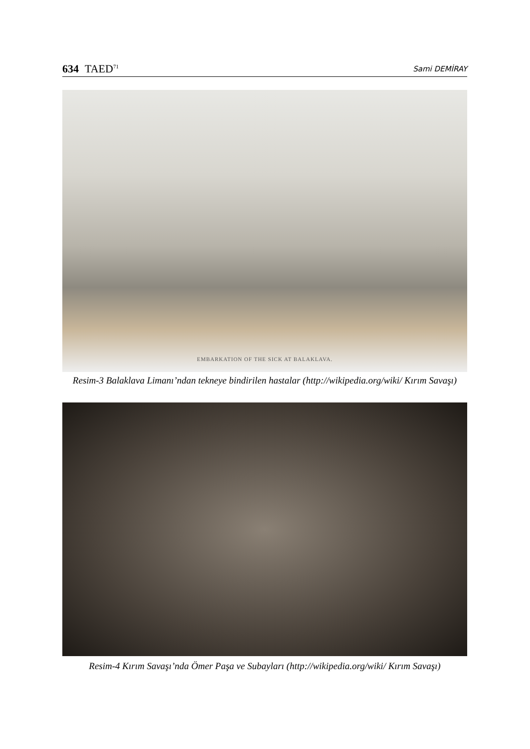634 TAED<sup>71</sup> Sami DEMİRAY
EMBARKATION OF THE SICK AT BALAKLAVA.
Resim-3 Balaklava Limanı’ndan tekneye bindirilen hastalar (http://wikipedia.org/wiki/ Kırım Savaşı)
Resim-4 Kırım Savaşı’nda Ömer Paşa ve Subayları (http://wikipedia.org/wiki/ Kırım Savaşı)